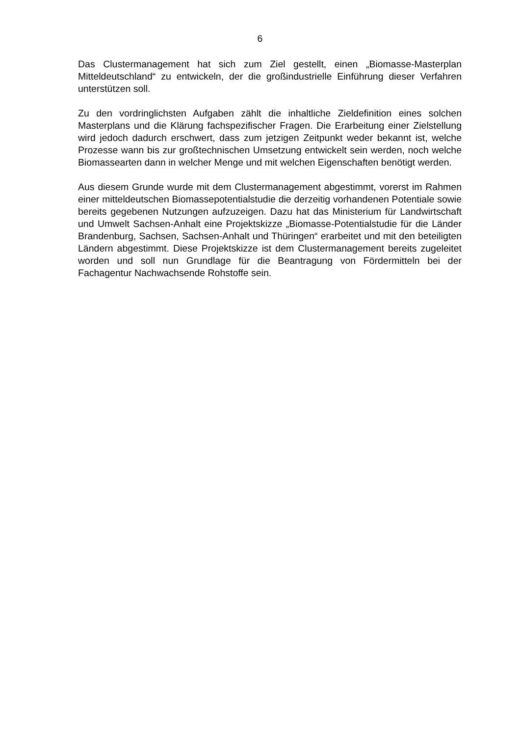6
Das Clustermanagement hat sich zum Ziel gestellt, einen „Biomasse-Masterplan Mitteldeutschland“ zu entwickeln, der die großindustrielle Einführung dieser Verfahren unterstützen soll.
Zu den vordringlichsten Aufgaben zählt die inhaltliche Zieldefinition eines solchen Masterplans und die Klärung fachspezifischer Fragen. Die Erarbeitung einer Zielstellung wird jedoch dadurch erschwert, dass zum jetzigen Zeitpunkt weder bekannt ist, welche Prozesse wann bis zur großtechnischen Umsetzung entwickelt sein werden, noch welche Biomassearten dann in welcher Menge und mit welchen Eigenschaften benötigt werden.
Aus diesem Grunde wurde mit dem Clustermanagement abgestimmt, vorerst im Rahmen einer mitteldeutschen Biomassepotentialstudie die derzeitig vorhandenen Potentiale sowie bereits gegebenen Nutzungen aufzuzeigen. Dazu hat das Ministerium für Landwirtschaft und Umwelt Sachsen-Anhalt eine Projektskizze „Biomasse-Potentialstudie für die Länder Brandenburg, Sachsen, Sachsen-Anhalt und Thüringen“ erarbeitet und mit den beteiligten Ländern abgestimmt. Diese Projektskizze ist dem Clustermanagement bereits zugeleitet worden und soll nun Grundlage für die Beantragung von Fördermitteln bei der Fachagentur Nachwachsende Rohstoffe sein.